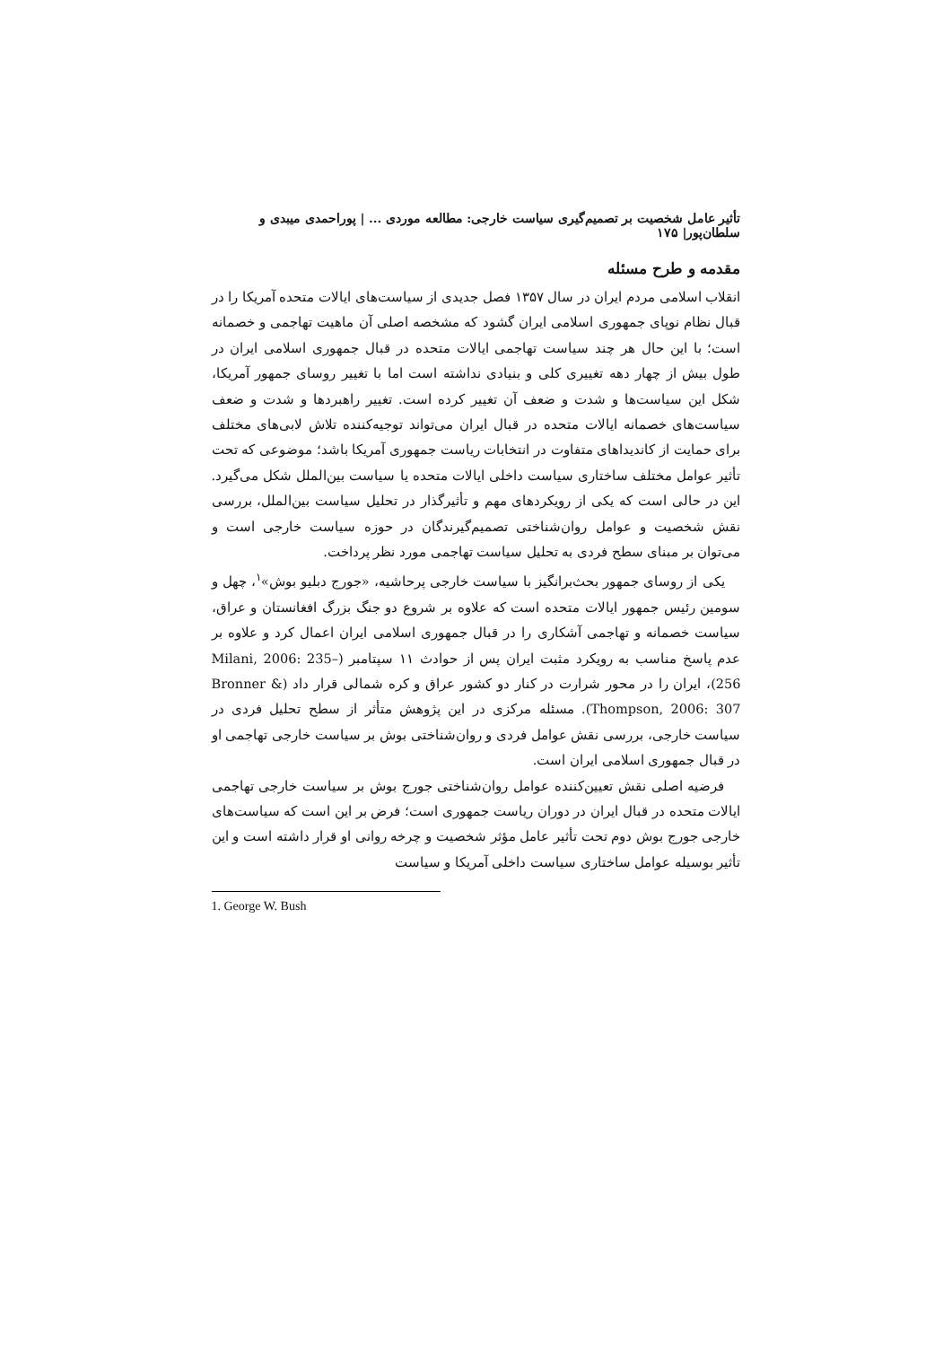تأثیر عامل شخصیت بر تصمیم‌گیری سیاست خارجی: مطالعه موردی ... | پوراحمدی میبدی و سلطان‌پور| ۱۷۵
مقدمه و طرح مسئله
انقلاب اسلامی مردم ایران در سال ۱۳۵۷ فصل جدیدی از سیاست‌های ایالات متحده آمریکا را در قبال نظام نوپای جمهوری اسلامی ایران گشود که مشخصه اصلی آن ماهیت تهاجمی و خصمانه است؛ با این حال هر چند سیاست تهاجمی ایالات متحده در قبال جمهوری اسلامی ایران در طول بیش از چهار دهه تغییری کلی و بنیادی نداشته است اما با تغییر روسای جمهور آمریکا، شکل این سیاست‌ها و شدت و ضعف آن تغییر کرده است. تغییر راهبردها و شدت و ضعف سیاست‌های خصمانه ایالات متحده در قبال ایران می‌تواند توجیه‌کننده تلاش لابی‌های مختلف برای حمایت از کاندیداهای متفاوت در انتخابات ریاست جمهوری آمریکا باشد؛ موضوعی که تحت تأثیر عوامل مختلف ساختاری سیاست داخلی ایالات متحده یا سیاست بین‌الملل شکل می‌گیرد. این در حالی است که یکی از رویکردهای مهم و تأثیرگذار در تحلیل سیاست بین‌الملل، بررسی نقش شخصیت و عوامل روان‌شناختی تصمیم‌گیرندگان در حوزه سیاست خارجی است و می‌توان بر مبنای سطح فردی به تحلیل سیاست تهاجمی مورد نظر پرداخت.
یکی از روسای جمهور بحث‌برانگیز با سیاست خارجی پرحاشیه، «جورج دبلیو بوش»<sup>۱</sup>، چهل و سومین رئیس جمهور ایالات متحده است که علاوه بر شروع دو جنگ بزرگ افغانستان و عراق، سیاست خصمانه و تهاجمی آشکاری را در قبال جمهوری اسلامی ایران اعمال کرد و علاوه بر عدم پاسخ مناسب به رویکرد مثبت ایران پس از حوادث ۱۱ سپتامبر (Milani, 2006: 235–256)، ایران را در محور شرارت در کنار دو کشور عراق و کره شمالی قرار داد (Bronner & Thompson, 2006: 307). مسئله مرکزی در این پژوهش متأثر از سطح تحلیل فردی در سیاست خارجی، بررسی نقش عوامل فردی و روان‌شناختی بوش بر سیاست خارجی تهاجمی او در قبال جمهوری اسلامی ایران است.
فرضیه اصلی نقش تعیین‌کننده عوامل روان‌شناختی جورج بوش بر سیاست خارجی تهاجمی ایالات متحده در قبال ایران در دوران ریاست جمهوری است؛ فرض بر این است که سیاست‌های خارجی جورج بوش دوم تحت تأثیر عامل مؤثر شخصیت و چرخه روانی او قرار داشته است و این تأثیر بوسیله عوامل ساختاری سیاست داخلی آمریکا و سیاست
1. George W. Bush